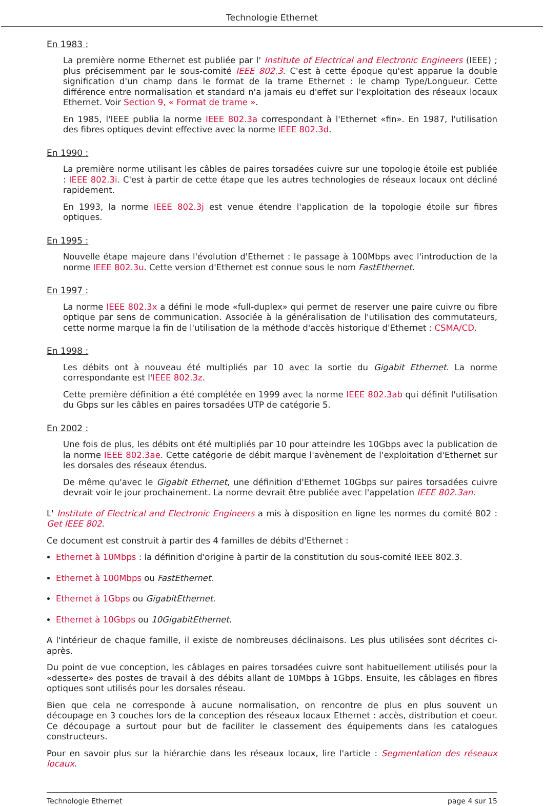Technologie Ethernet
En 1983 :
La première norme Ethernet est publiée par l' Institute of Electrical and Electronic Engineers (IEEE) ; plus précisemment par le sous-comité IEEE 802.3. C'est à cette époque qu'est apparue la double signification d'un champ dans le format de la trame Ethernet : le champ Type/Longueur. Cette différence entre normalisation et standard n'a jamais eu d'effet sur l'exploitation des réseaux locaux Ethernet. Voir Section 9, « Format de trame ».
En 1985, l'IEEE publia la norme IEEE 802.3a correspondant à l'Ethernet «fin». En 1987, l'utilisation des fibres optiques devint effective avec la norme IEEE 802.3d.
En 1990 :
La première norme utilisant les câbles de paires torsadées cuivre sur une topologie étoile est publiée : IEEE 802.3i. C'est à partir de cette étape que les autres technologies de réseaux locaux ont décliné rapidement.
En 1993, la norme IEEE 802.3j est venue étendre l'application de la topologie étoile sur fibres optiques.
En 1995 :
Nouvelle étape majeure dans l'évolution d'Ethernet : le passage à 100Mbps avec l'introduction de la norme IEEE 802.3u. Cette version d'Ethernet est connue sous le nom FastEthernet.
En 1997 :
La norme IEEE 802.3x a défini le mode «full-duplex» qui permet de reserver une paire cuivre ou fibre optique par sens de communication. Associée à la généralisation de l'utilisation des commutateurs, cette norme marque la fin de l'utilisation de la méthode d'accès historique d'Ethernet : CSMA/CD.
En 1998 :
Les débits ont à nouveau été multipliés par 10 avec la sortie du Gigabit Ethernet. La norme correspondante est l'IEEE 802.3z.
Cette première définition a été complétée en 1999 avec la norme IEEE 802.3ab qui définit l'utilisation du Gbps sur les câbles en paires torsadées UTP de catégorie 5.
En 2002 :
Une fois de plus, les débits ont été multipliés par 10 pour atteindre les 10Gbps avec la publication de la norme IEEE 802.3ae. Cette catégorie de débit marque l'avènement de l'exploitation d'Ethernet sur les dorsales des réseaux étendus.
De même qu'avec le Gigabit Ethernet, une définition d'Ethernet 10Gbps sur paires torsadées cuivre devrait voir le jour prochainement. La norme devrait être publiée avec l'appelation IEEE 802.3an.
L' Institute of Electrical and Electronic Engineers a mis à disposition en ligne les normes du comité 802 : Get IEEE 802.
Ce document est construit à partir des 4 familles de débits d'Ethernet :
Ethernet à 10Mbps : la définition d'origine à partir de la constitution du sous-comité IEEE 802.3.
Ethernet à 100Mbps ou FastEthernet.
Ethernet à 1Gbps ou GigabitEthernet.
Ethernet à 10Gbps ou 10GigabitEthernet.
A l'intérieur de chaque famille, il existe de nombreuses déclinaisons. Les plus utilisées sont décrites ci-après.
Du point de vue conception, les câblages en paires torsadées cuivre sont habituellement utilisés pour la «desserte» des postes de travail à des débits allant de 10Mbps à 1Gbps. Ensuite, les câblages en fibres optiques sont utilisés pour les dorsales réseau.
Bien que cela ne corresponde à aucune normalisation, on rencontre de plus en plus souvent un découpage en 3 couches lors de la conception des réseaux locaux Ethernet : accès, distribution et coeur. Ce découpage a surtout pour but de faciliter le classement des équipements dans les catalogues constructeurs.
Pour en savoir plus sur la hiérarchie dans les réseaux locaux, lire l'article : Segmentation des réseaux locaux.
Technologie Ethernet page 4 sur 15